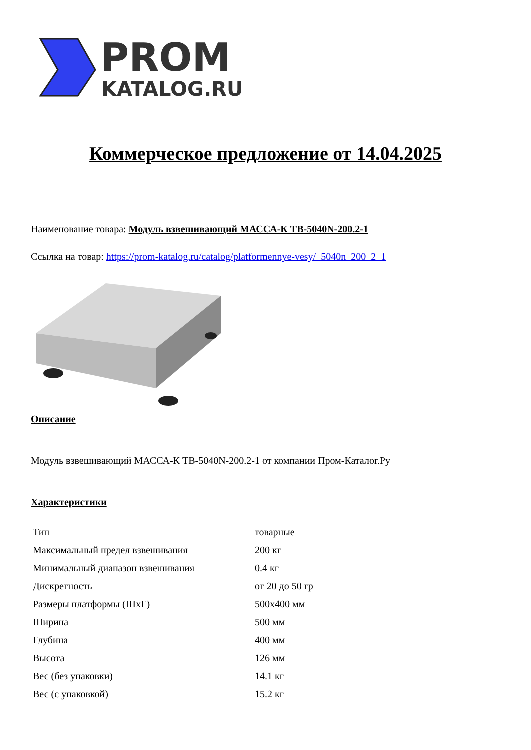PROM
KATALOG.RU
Коммерческое предложение от 14.04.2025
Наименование товара: Модуль взвешивающий МАССА-К ТВ-5040N-200.2-1
Ссылка на товар: https://prom-katalog.ru/catalog/platformennye-vesy/_5040n_200_2_1
Описание
Модуль взвешивающий МАССА-К ТВ-5040N-200.2-1 от компании Пром-Каталог.Ру
Характеристики
| Тип | товарные |
| Максимальный предел взвешивания | 200 кг |
| Минимальный диапазон взвешивания | 0.4 кг |
| Дискретность | от 20 до 50 гр |
| Размеры платформы (ШхГ) | 500x400 мм |
| Ширина | 500 мм |
| Глубина | 400 мм |
| Высота | 126 мм |
| Вес (без упаковки) | 14.1 кг |
| Вес (с упаковкой) | 15.2 кг |